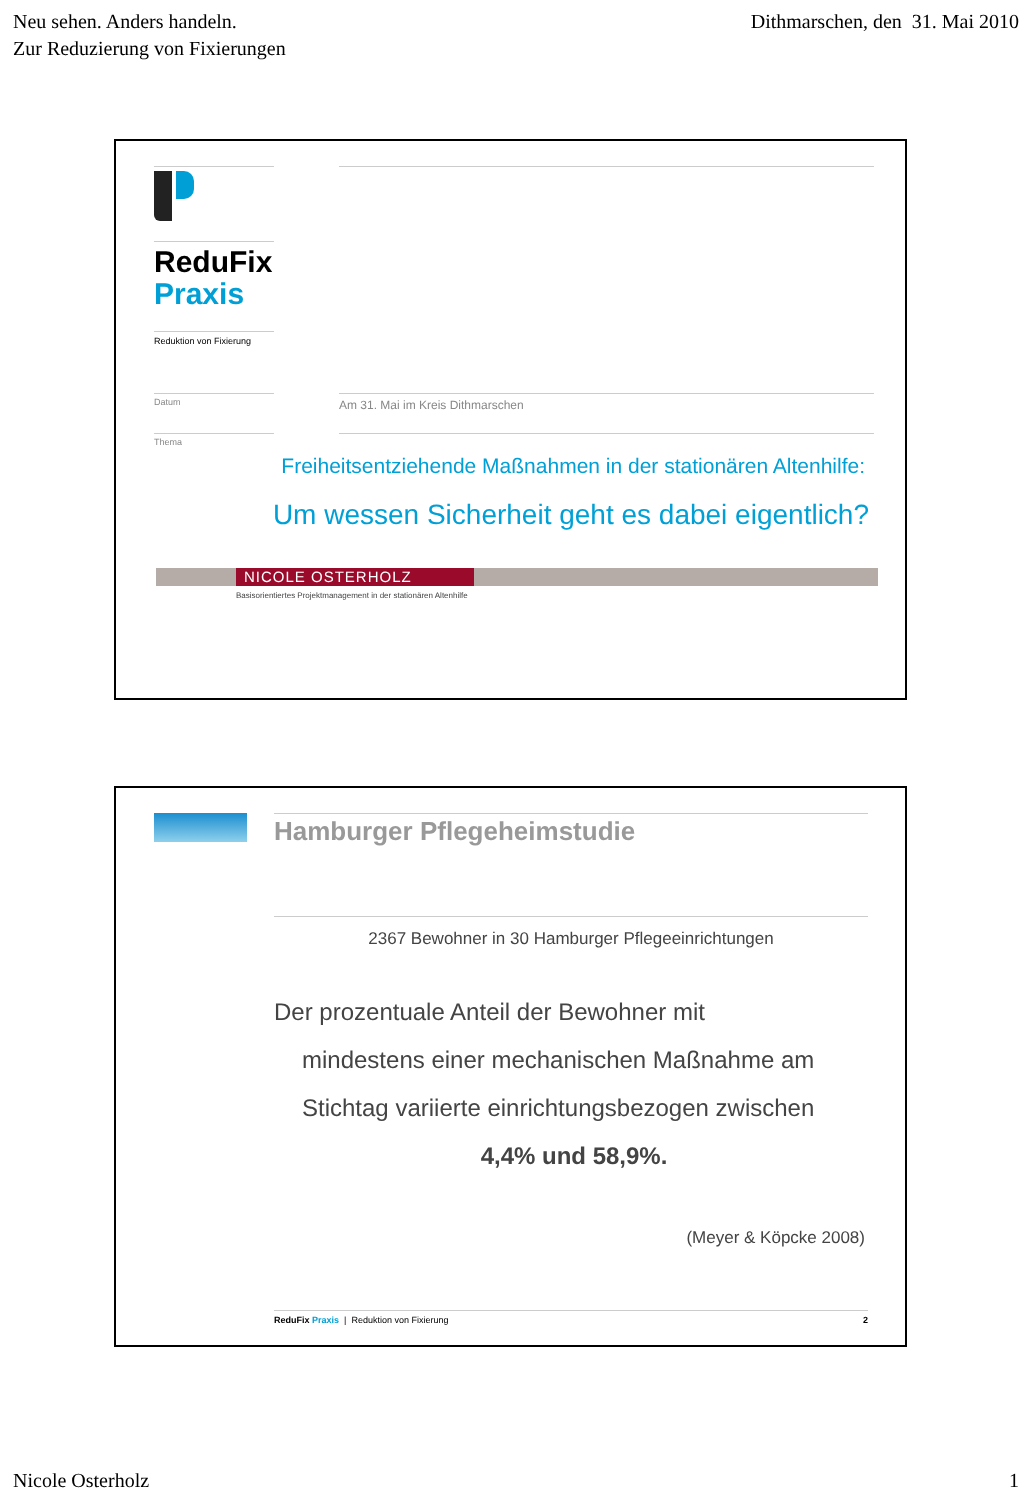Neu sehen. Anders handeln.
Zur Reduzierung von Fixierungen
Dithmarschen, den 31. Mai 2010
ReduFix
Praxis
Reduktion von Fixierung
Datum Am 31. Mai im Kreis Dithmarschen
Thema
Freiheitsentziehende Maßnahmen in der stationären Altenhilfe:
Um wessen Sicherheit geht es dabei eigentlich?
NICOLE OSTERHOLZ
Basisorientiertes Projektmanagement in der stationären Altenhilfe
Hamburger Pflegeheimstudie
2367 Bewohner in 30 Hamburger Pflegeeinrichtungen
Der prozentuale Anteil der Bewohner mit
mindestens einer mechanischen Maßnahme am
Stichtag variierte einrichtungsbezogen zwischen
4,4% und 58,9%.
(Meyer & Köpcke 2008)
ReduFix Praxis | Reduktion von Fixierung 2
Nicole Osterholz 1